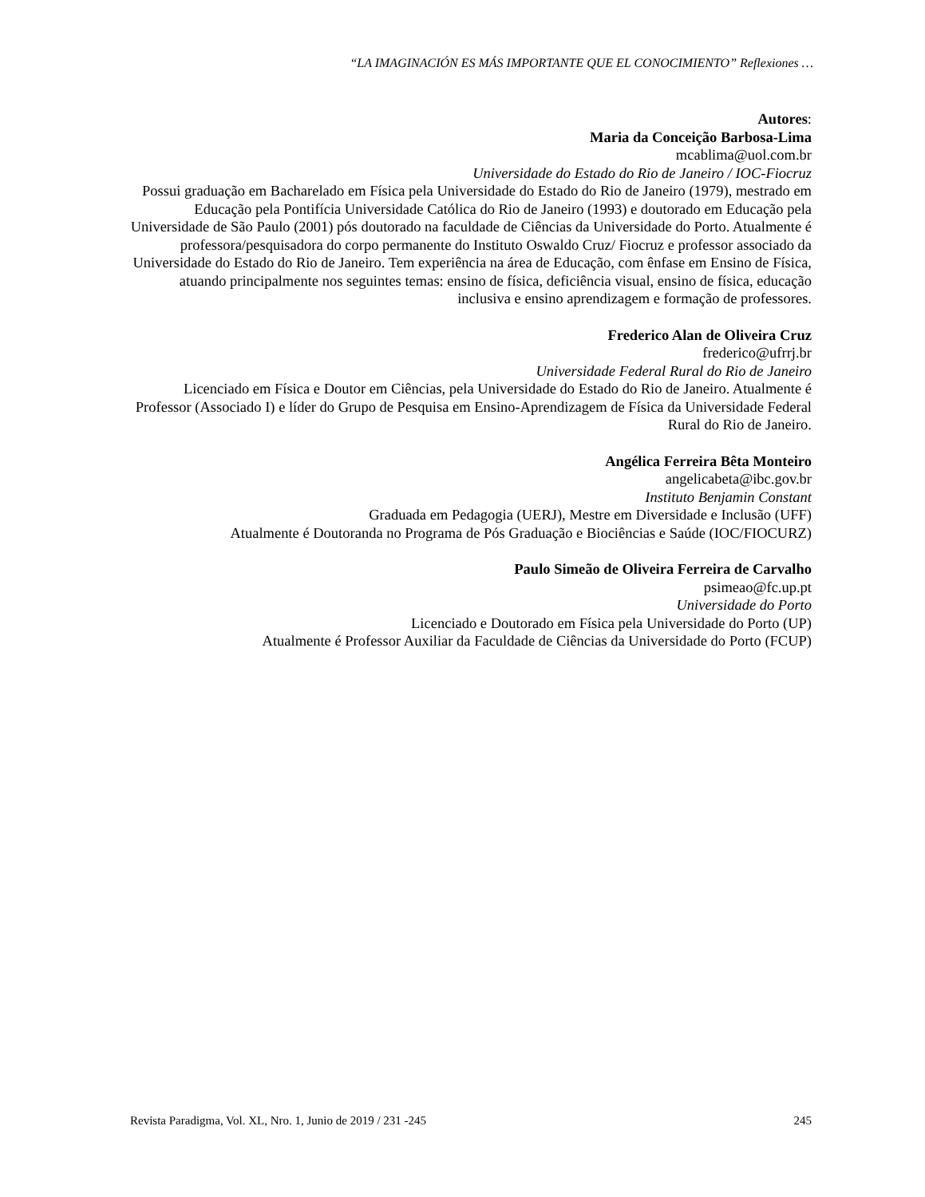“LA IMAGINACIÓN ES MÁS IMPORTANTE QUE EL CONOCIMIENTO” Reflexiones …
Autores:
Maria da Conceição Barbosa-Lima
mcablima@uol.com.br
Universidade do Estado do Rio de Janeiro / IOC-Fiocruz
Possui graduação em Bacharelado em Física pela Universidade do Estado do Rio de Janeiro (1979), mestrado em Educação pela Pontifícia Universidade Católica do Rio de Janeiro (1993) e doutorado em Educação pela Universidade de São Paulo (2001) pós doutorado na faculdade de Ciências da Universidade do Porto. Atualmente é professora/pesquisadora do corpo permanente do Instituto Oswaldo Cruz/ Fiocruz e professor associado da Universidade do Estado do Rio de Janeiro. Tem experiência na área de Educação, com ênfase em Ensino de Física, atuando principalmente nos seguintes temas: ensino de física, deficiência visual, ensino de física, educação inclusiva e ensino aprendizagem e formação de professores.
Frederico Alan de Oliveira Cruz
frederico@ufrrj.br
Universidade Federal Rural do Rio de Janeiro
Licenciado em Física e Doutor em Ciências, pela Universidade do Estado do Rio de Janeiro. Atualmente é Professor (Associado I) e líder do Grupo de Pesquisa em Ensino-Aprendizagem de Física da Universidade Federal Rural do Rio de Janeiro.
Angélica Ferreira Bêta Monteiro
angelicabeta@ibc.gov.br
Instituto Benjamin Constant
Graduada em Pedagogia (UERJ), Mestre em Diversidade e Inclusão (UFF)
Atualmente é Doutoranda no Programa de Pós Graduação e Biociências e Saúde (IOC/FIOCURZ)
Paulo Simeão de Oliveira Ferreira de Carvalho
psimeao@fc.up.pt
Universidade do Porto
Licenciado e Doutorado em Física pela Universidade do Porto (UP)
Atualmente é Professor Auxiliar da Faculdade de Ciências da Universidade do Porto (FCUP)
Revista Paradigma, Vol. XL, Nro. 1, Junio de 2019 / 231 -245 245